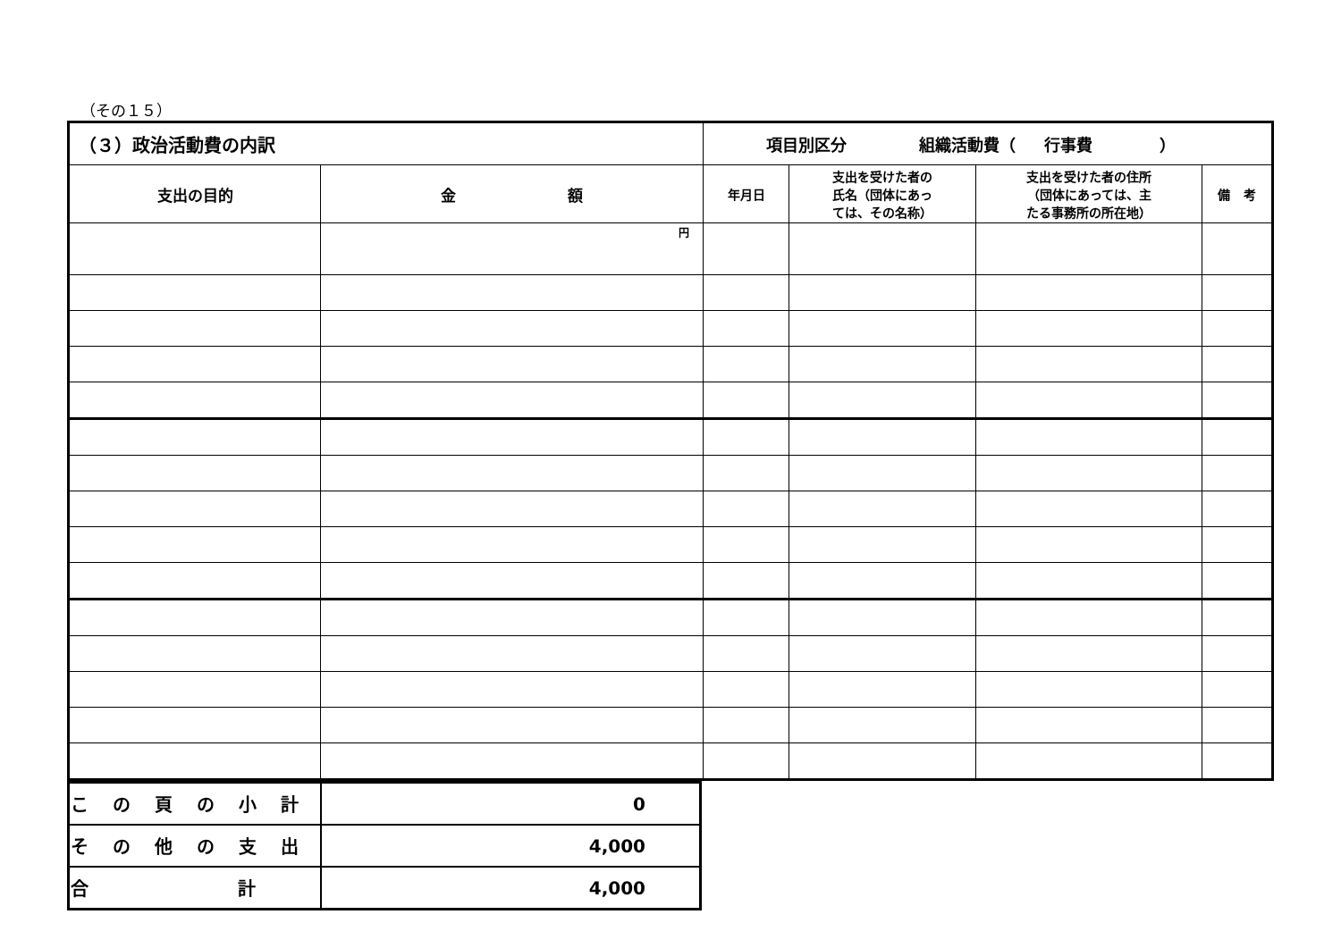（その１５）
| （３）政治活動費の内訳 | | 項目別区分 組織活動費（ 行事費 ） | | | |
| 支出の目的 | 金 額 | 年月日 | 支出を受けた者の 氏名（団体にあっ ては、その名称） | 支出を受けた者の住所 （団体にあっては、主 たる事務所の所在地） | 備 考 |
| | 円 | | | | |
| こ の 頁 の 小 計 | 0 |
| そ の 他 の 支 出 | 4,000 |
| 合 計 | 4,000 |